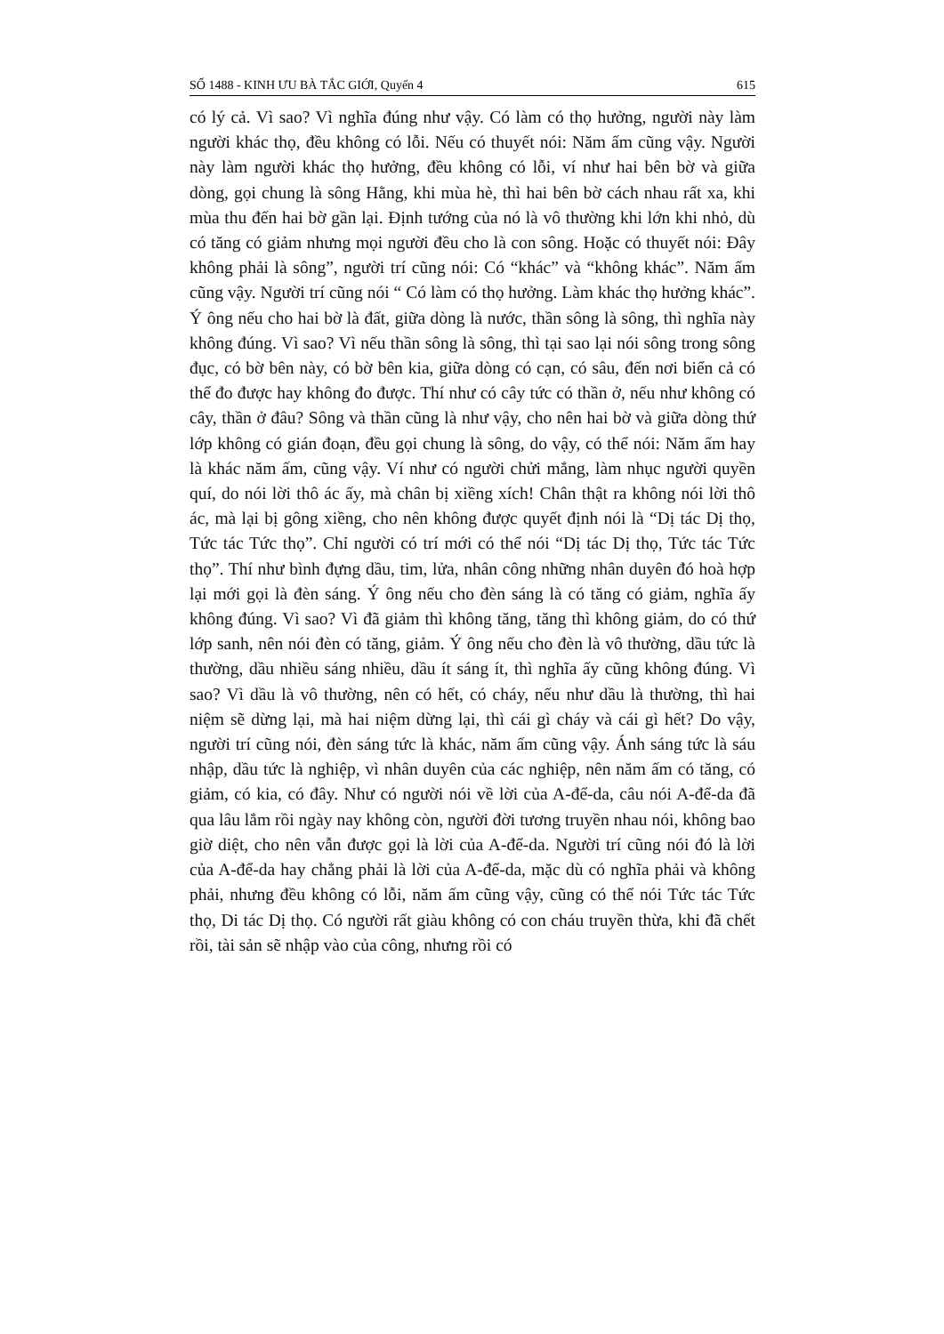SỐ 1488 - KINH ƯU BÀ TẮC GIỚI, Quyển 4 615
có lý cả. Vì sao? Vì nghĩa đúng như vậy. Có làm có thọ hưởng, người này làm người khác thọ, đều không có lỗi. Nếu có thuyết nói: Năm ấm cũng vậy. Người này làm người khác thọ hưởng, đều không có lỗi, ví như hai bên bờ và giữa dòng, gọi chung là sông Hằng, khi mùa hè, thì hai bên bờ cách nhau rất xa, khi mùa thu đến hai bờ gần lại. Định tướng của nó là vô thường khi lớn khi nhỏ, dù có tăng có giảm nhưng mọi người đều cho là con sông. Hoặc có thuyết nói: Đây không phải là sông”, người trí cũng nói: Có “khác” và “không khác”. Năm ấm cũng vậy. Người trí cũng nói “ Có làm có thọ hưởng. Làm khác thọ hưởng khác”. Ý ông nếu cho hai bờ là đất, giữa dòng là nước, thần sông là sông, thì nghĩa này không đúng. Vì sao? Vì nếu thần sông là sông, thì tại sao lại nói sông trong sông đục, có bờ bên này, có bờ bên kia, giữa dòng có cạn, có sâu, đến nơi biển cả có thể đo được hay không đo được. Thí như có cây tức có thần ở, nếu như không có cây, thần ở đâu? Sông và thần cũng là như vậy, cho nên hai bờ và giữa dòng thứ lớp không có gián đoạn, đều gọi chung là sông, do vậy, có thể nói: Năm ấm hay là khác năm ấm, cũng vậy. Ví như có người chửi mắng, làm nhục người quyền quí, do nói lời thô ác ấy, mà chân bị xiềng xích! Chân thật ra không nói lời thô ác, mà lại bị gông xiềng, cho nên không được quyết định nói là “Dị tác Dị thọ, Tức tác Tức thọ”. Chỉ người có trí mới có thể nói “Dị tác Dị thọ, Tức tác Tức thọ”. Thí như bình đựng dầu, tim, lửa, nhân công những nhân duyên đó hoà hợp lại mới gọi là đèn sáng. Ý ông nếu cho đèn sáng là có tăng có giảm, nghĩa ấy không đúng. Vì sao? Vì đã giảm thì không tăng, tăng thì không giảm, do có thứ lớp sanh, nên nói đèn có tăng, giảm. Ý ông nếu cho đèn là vô thường, dầu tức là thường, dầu nhiều sáng nhiều, dầu ít sáng ít, thì nghĩa ấy cũng không đúng. Vì sao? Vì dầu là vô thường, nên có hết, có cháy, nếu như dầu là thường, thì hai niệm sẽ dừng lại, mà hai niệm dừng lại, thì cái gì cháy và cái gì hết? Do vậy, người trí cũng nói, đèn sáng tức là khác, năm ấm cũng vậy. Ánh sáng tức là sáu nhập, dầu tức là nghiệp, vì nhân duyên của các nghiệp, nên năm ấm có tăng, có giảm, có kia, có đây. Như có người nói về lời của A-để-da, câu nói A-để-da đã qua lâu lắm rồi ngày nay không còn, người đời tương truyền nhau nói, không bao giờ diệt, cho nên vẫn được gọi là lời của A-để-da. Người trí cũng nói đó là lời của A-để-da hay chẳng phải là lời của A-để-da, mặc dù có nghĩa phải và không phải, nhưng đều không có lỗi, năm ấm cũng vậy, cũng có thể nói Tức tác Tức thọ, Di tác Dị thọ. Có người rất giàu không có con cháu truyền thừa, khi đã chết rồi, tài sản sẽ nhập vào của công, nhưng rồi có